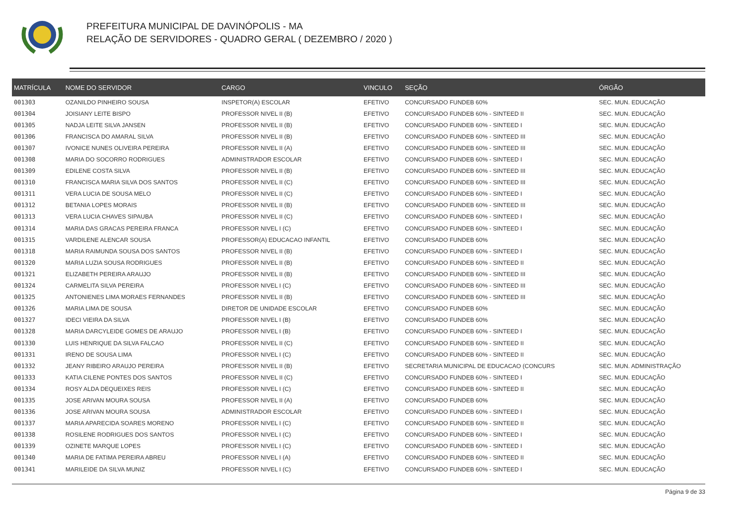PREFEITURA MUNICIPAL DE DAVINÓPOLIS - MA
RELAÇÃO DE SERVIDORES - QUADRO GERAL ( DEZEMBRO / 2020 )
| MATRÍCULA | NOME DO SERVIDOR | CARGO | VINCULO | SEÇÃO | ÓRGÃO |
| --- | --- | --- | --- | --- | --- |
| 001303 | OZANILDO PINHEIRO SOUSA | INSPETOR(A) ESCOLAR | EFETIVO | CONCURSADO FUNDEB 60% | SEC. MUN. EDUCAÇÃO |
| 001304 | JOISIANY LEITE BISPO | PROFESSOR NIVEL II (B) | EFETIVO | CONCURSADO FUNDEB 60% - SINTEED II | SEC. MUN. EDUCAÇÃO |
| 001305 | NADJA LEITE SILVA JANSEN | PROFESSOR NIVEL II (B) | EFETIVO | CONCURSADO FUNDEB 60% - SINTEED I | SEC. MUN. EDUCAÇÃO |
| 001306 | FRANCISCA DO AMARAL SILVA | PROFESSOR NIVEL II (B) | EFETIVO | CONCURSADO FUNDEB 60% - SINTEED III | SEC. MUN. EDUCAÇÃO |
| 001307 | IVONICE NUNES OLIVEIRA PEREIRA | PROFESSOR NIVEL II (A) | EFETIVO | CONCURSADO FUNDEB 60% - SINTEED III | SEC. MUN. EDUCAÇÃO |
| 001308 | MARIA DO SOCORRO RODRIGUES | ADMINISTRADOR ESCOLAR | EFETIVO | CONCURSADO FUNDEB 60% - SINTEED I | SEC. MUN. EDUCAÇÃO |
| 001309 | EDILENE COSTA SILVA | PROFESSOR NIVEL II (B) | EFETIVO | CONCURSADO FUNDEB 60% - SINTEED III | SEC. MUN. EDUCAÇÃO |
| 001310 | FRANCISCA MARIA SILVA DOS SANTOS | PROFESSOR NIVEL II (C) | EFETIVO | CONCURSADO FUNDEB 60% - SINTEED III | SEC. MUN. EDUCAÇÃO |
| 001311 | VERA LUCIA DE SOUSA MELO | PROFESSOR NIVEL II (C) | EFETIVO | CONCURSADO FUNDEB 60% - SINTEED I | SEC. MUN. EDUCAÇÃO |
| 001312 | BETANIA LOPES MORAIS | PROFESSOR NIVEL II (B) | EFETIVO | CONCURSADO FUNDEB 60% - SINTEED III | SEC. MUN. EDUCAÇÃO |
| 001313 | VERA LUCIA CHAVES SIPAUBA | PROFESSOR NIVEL II (C) | EFETIVO | CONCURSADO FUNDEB 60% - SINTEED I | SEC. MUN. EDUCAÇÃO |
| 001314 | MARIA DAS GRACAS PEREIRA FRANCA | PROFESSOR NIVEL I (C) | EFETIVO | CONCURSADO FUNDEB 60% - SINTEED I | SEC. MUN. EDUCAÇÃO |
| 001315 | VARDILENE ALENCAR SOUSA | PROFESSOR(A) EDUCACAO INFANTIL | EFETIVO | CONCURSADO FUNDEB 60% | SEC. MUN. EDUCAÇÃO |
| 001318 | MARIA RAIMUNDA SOUSA DOS SANTOS | PROFESSOR NIVEL II (B) | EFETIVO | CONCURSADO FUNDEB 60% - SINTEED I | SEC. MUN. EDUCAÇÃO |
| 001320 | MARIA LUZIA SOUSA RODRIGUES | PROFESSOR NIVEL II (B) | EFETIVO | CONCURSADO FUNDEB 60% - SINTEED II | SEC. MUN. EDUCAÇÃO |
| 001321 | ELIZABETH PEREIRA ARAUJO | PROFESSOR NIVEL II (B) | EFETIVO | CONCURSADO FUNDEB 60% - SINTEED III | SEC. MUN. EDUCAÇÃO |
| 001324 | CARMELITA SILVA PEREIRA | PROFESSOR NIVEL I (C) | EFETIVO | CONCURSADO FUNDEB 60% - SINTEED III | SEC. MUN. EDUCAÇÃO |
| 001325 | ANTONIENES LIMA MORAES FERNANDES | PROFESSOR NIVEL II (B) | EFETIVO | CONCURSADO FUNDEB 60% - SINTEED III | SEC. MUN. EDUCAÇÃO |
| 001326 | MARIA LIMA DE SOUSA | DIRETOR DE UNIDADE ESCOLAR | EFETIVO | CONCURSADO FUNDEB 60% | SEC. MUN. EDUCAÇÃO |
| 001327 | IDECI VIEIRA DA SILVA | PROFESSOR NIVEL I (B) | EFETIVO | CONCURSADO FUNDEB 60% | SEC. MUN. EDUCAÇÃO |
| 001328 | MARIA DARCYLEIDE GOMES DE ARAUJO | PROFESSOR NIVEL I (B) | EFETIVO | CONCURSADO FUNDEB 60% - SINTEED I | SEC. MUN. EDUCAÇÃO |
| 001330 | LUIS HENRIQUE DA SILVA FALCAO | PROFESSOR NIVEL II (C) | EFETIVO | CONCURSADO FUNDEB 60% - SINTEED II | SEC. MUN. EDUCAÇÃO |
| 001331 | IRENO DE SOUSA LIMA | PROFESSOR NIVEL I (C) | EFETIVO | CONCURSADO FUNDEB 60% - SINTEED II | SEC. MUN. EDUCAÇÃO |
| 001332 | JEANY RIBEIRO ARAUJO PEREIRA | PROFESSOR NIVEL II (B) | EFETIVO | SECRETARIA MUNICIPAL DE EDUCACAO (CONCURS | SEC. MUN. ADMINISTRAÇÃO |
| 001333 | KATIA CILENE PONTES DOS SANTOS | PROFESSOR NIVEL II (C) | EFETIVO | CONCURSADO FUNDEB 60% - SINTEED I | SEC. MUN. EDUCAÇÃO |
| 001334 | ROSY ALDA DEQUEIXES REIS | PROFESSOR NIVEL I (C) | EFETIVO | CONCURSADO FUNDEB 60% - SINTEED II | SEC. MUN. EDUCAÇÃO |
| 001335 | JOSE ARIVAN MOURA SOUSA | PROFESSOR NIVEL II (A) | EFETIVO | CONCURSADO FUNDEB 60% | SEC. MUN. EDUCAÇÃO |
| 001336 | JOSE ARIVAN MOURA SOUSA | ADMINISTRADOR ESCOLAR | EFETIVO | CONCURSADO FUNDEB 60% - SINTEED I | SEC. MUN. EDUCAÇÃO |
| 001337 | MARIA APARECIDA SOARES MORENO | PROFESSOR NIVEL I (C) | EFETIVO | CONCURSADO FUNDEB 60% - SINTEED II | SEC. MUN. EDUCAÇÃO |
| 001338 | ROSILENE RODRIGUES DOS SANTOS | PROFESSOR NIVEL I (C) | EFETIVO | CONCURSADO FUNDEB 60% - SINTEED I | SEC. MUN. EDUCAÇÃO |
| 001339 | OZINETE MARQUE LOPES | PROFESSOR NIVEL I (C) | EFETIVO | CONCURSADO FUNDEB 60% - SINTEED I | SEC. MUN. EDUCAÇÃO |
| 001340 | MARIA DE FATIMA PEREIRA ABREU | PROFESSOR NIVEL I (A) | EFETIVO | CONCURSADO FUNDEB 60% - SINTEED II | SEC. MUN. EDUCAÇÃO |
| 001341 | MARILEIDE DA SILVA MUNIZ | PROFESSOR NIVEL I (C) | EFETIVO | CONCURSADO FUNDEB 60% - SINTEED I | SEC. MUN. EDUCAÇÃO |
Página 9 de 33